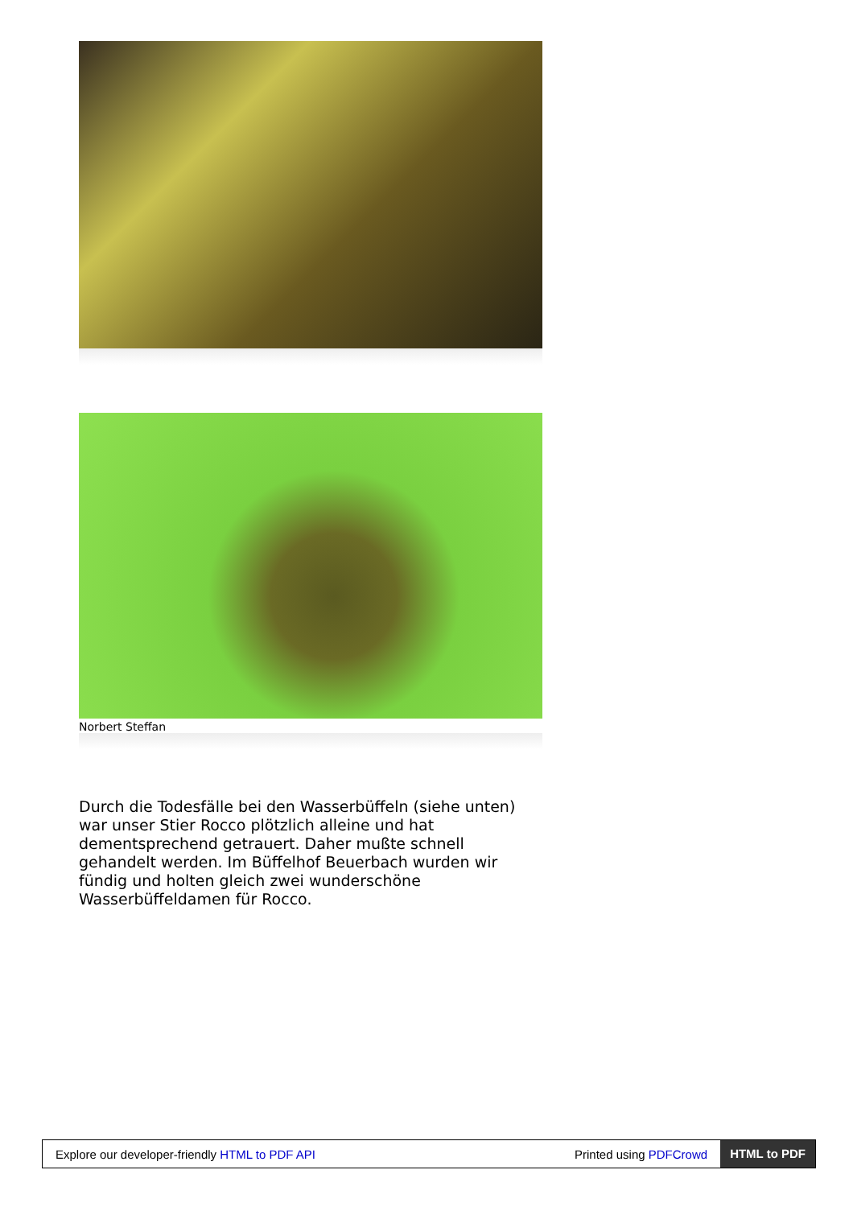Norbert Steffan
Durch die Todesfälle bei den Wasserbüffeln (siehe unten) war unser Stier Rocco plötzlich alleine und hat dementsprechend getrauert. Daher mußte schnell gehandelt werden. Im Büffelhof Beuerbach wurden wir fündig und holten gleich zwei wunderschöne Wasserbüffeldamen für Rocco.
Explore our developer-friendly HTML to PDF API Printed using PDFCrowd HTML to PDF